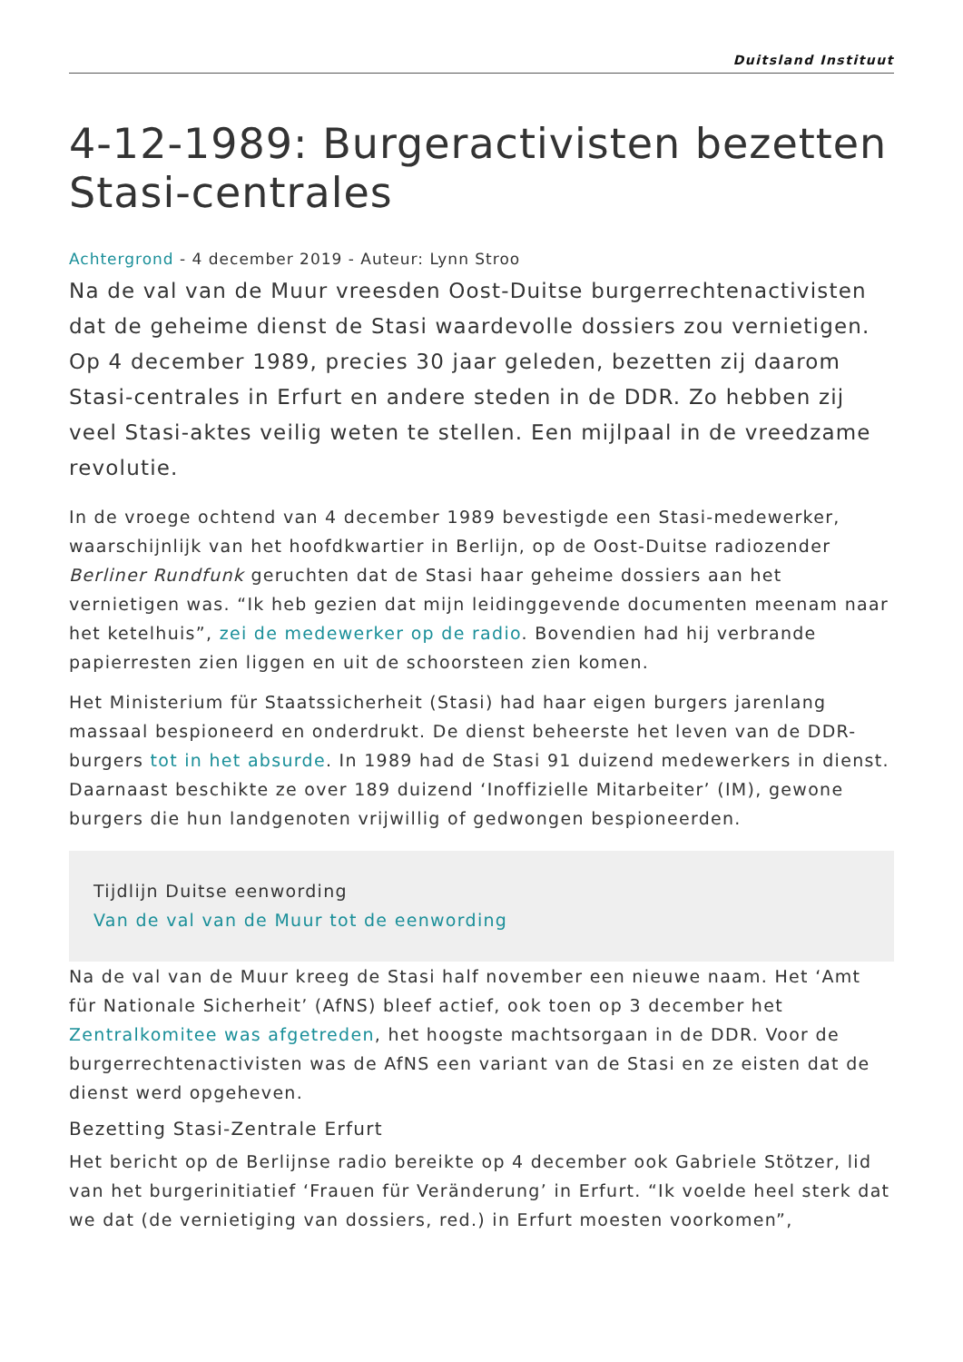Duitsland Instituut
4-12-1989: Burgeractivisten bezetten Stasi-centrales
Achtergrond - 4 december 2019 - Auteur: Lynn Stroo
Na de val van de Muur vreesden Oost-Duitse burgerrechtenactivisten dat de geheime dienst de Stasi waardevolle dossiers zou vernietigen. Op 4 december 1989, precies 30 jaar geleden, bezetten zij daarom Stasi-centrales in Erfurt en andere steden in de DDR. Zo hebben zij veel Stasi-aktes veilig weten te stellen. Een mijlpaal in de vreedzame revolutie.
In de vroege ochtend van 4 december 1989 bevestigde een Stasi-medewerker, waarschijnlijk van het hoofdkwartier in Berlijn, op de Oost-Duitse radiozender Berliner Rundfunk geruchten dat de Stasi haar geheime dossiers aan het vernietigen was. “Ik heb gezien dat mijn leidinggevende documenten meenam naar het ketelhuis”, zei de medewerker op de radio. Bovendien had hij verbrande papierresten zien liggen en uit de schoorsteen zien komen.
Het Ministerium für Staatssicherheit (Stasi) had haar eigen burgers jarenlang massaal bespioneerd en onderdrukt. De dienst beheerste het leven van de DDR-burgers tot in het absurde. In 1989 had de Stasi 91 duizend medewerkers in dienst. Daarnaast beschikte ze over 189 duizend ‘Inoffizielle Mitarbeiter’ (IM), gewone burgers die hun landgenoten vrijwillig of gedwongen bespioneerden.
Tijdlijn Duitse eenwording
Van de val van de Muur tot de eenwording
Na de val van de Muur kreeg de Stasi half november een nieuwe naam. Het ‘Amt für Nationale Sicherheit’ (AfNS) bleef actief, ook toen op 3 december het Zentralkomitee was afgetreden, het hoogste machtsorgaan in de DDR. Voor de burgerrechtenactivisten was de AfNS een variant van de Stasi en ze eisten dat de dienst werd opgeheven.
Bezetting Stasi-Zentrale Erfurt
Het bericht op de Berlijnse radio bereikte op 4 december ook Gabriele Stötzer, lid van het burgerinitiatief ‘Frauen für Veränderung’ in Erfurt. “Ik voelde heel sterk dat we dat (de vernietiging van dossiers, red.) in Erfurt moesten voorkomen”,